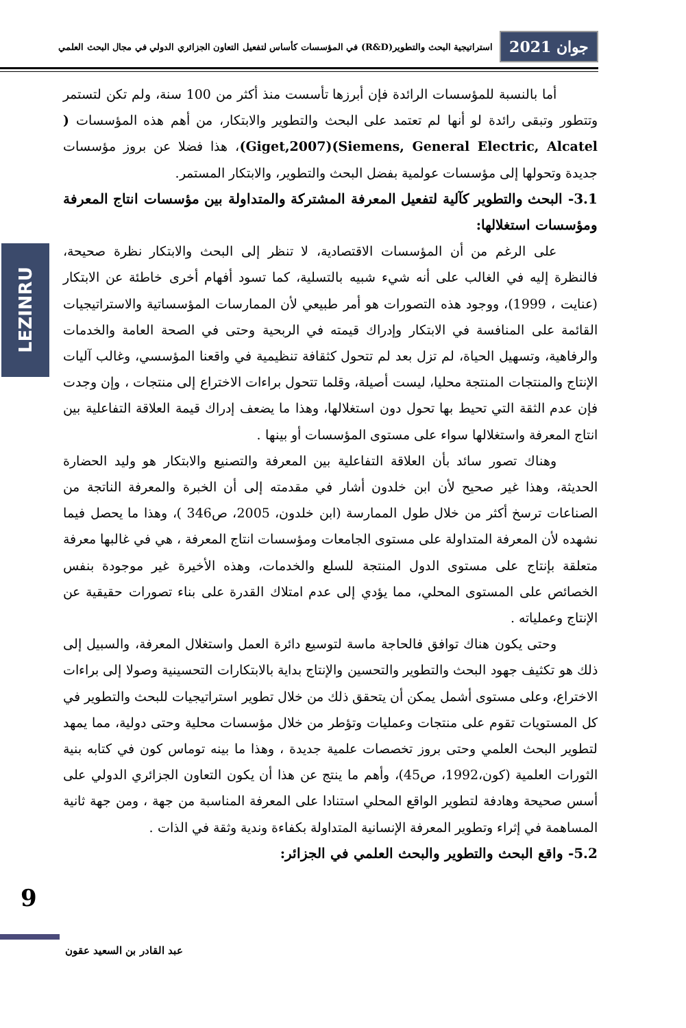جوان 2021 استراتيجية البحث والتطوير(R&D) في المؤسسات كأساس لتفعيل التعاون الجزائري الدولي في مجال البحث العلمي
LEZINRU
أما بالنسبة للمؤسسات الرائدة فإن أبرزها تأسست منذ أكثر من 100 سنة، ولم تكن لتستمر وتتطور وتبقى رائدة لو أنها لم تعتمد على البحث والتطوير والابتكار، من أهم هذه المؤسسات ( Siemens, General Electric, Alcatel)(Giget,2007)، هذا فضلا عن بروز مؤسسات جديدة وتحولها إلى مؤسسات عولمية بفضل البحث والتطوير، والابتكار المستمر.
3.1- البحث والتطوير كآلية لتفعيل المعرفة المشتركة والمتداولة بين مؤسسات انتاج المعرفة ومؤسسات استغلالها:
على الرغم من أن المؤسسات الاقتصادية، لا تنظر إلى البحث والابتكار نظرة صحيحة، فالنظرة إليه في الغالب على أنه شيء شبيه بالتسلية، كما تسود أفهام أخرى خاطئة عن الابتكار (عنايت ، 1999)، ووجود هذه التصورات هو أمر طبيعي لأن الممارسات المؤسساتية والاستراتيجيات القائمة على المنافسة في الابتكار وإدراك قيمته في الربحية وحتى في الصحة العامة والخدمات والرفاهية، وتسهيل الحياة، لم تزل بعد لم تتحول كثقافة تنظيمية في واقعنا المؤسسي، وغالب آليات الإنتاج والمنتجات المنتجة محليا، ليست أصيلة، وقلما تتحول براءات الاختراع إلى منتجات ، وإن وجدت فإن عدم الثقة التي تحيط بها تحول دون استغلالها، وهذا ما يضعف إدراك قيمة العلاقة التفاعلية بين انتاج المعرفة واستغلالها سواء على مستوى المؤسسات أو بينها .
وهناك تصور سائد بأن العلاقة التفاعلية بين المعرفة والتصنيع والابتكار هو وليد الحضارة الحديثة، وهذا غير صحيح لأن ابن خلدون أشار في مقدمته إلى أن الخبرة والمعرفة الناتجة من الصناعات ترسخ أكثر من خلال طول الممارسة (ابن خلدون، 2005، ص346 )، وهذا ما يحصل فيما نشهده لأن المعرفة المتداولة على مستوى الجامعات ومؤسسات انتاج المعرفة ، هي في غالبها معرفة متعلقة بإنتاج على مستوى الدول المنتجة للسلع والخدمات، وهذه الأخيرة غير موجودة بنفس الخصائص على المستوى المحلي، مما يؤدي إلى عدم امتلاك القدرة على بناء تصورات حقيقية عن الإنتاج وعملياته .
وحتى يكون هناك توافق فالحاجة ماسة لتوسيع دائرة العمل واستغلال المعرفة، والسبيل إلى ذلك هو تكثيف جهود البحث والتطوير والتحسين والإنتاج بداية بالابتكارات التحسينية وصولا إلى براءات الاختراع، وعلى مستوى أشمل يمكن أن يتحقق ذلك من خلال تطوير استراتيجيات للبحث والتطوير في كل المستويات تقوم على منتجات وعمليات وتؤطر من خلال مؤسسات محلية وحتى دولية، مما يمهد لتطوير البحث العلمي وحتى بروز تخصصات علمية جديدة ، وهذا ما بينه توماس كون في كتابه بنية الثورات العلمية (كون،1992، ص45)، وأهم ما ينتج عن هذا أن يكون التعاون الجزائري الدولي على أسس صحيحة وهادفة لتطوير الواقع المحلي استنادا على المعرفة المناسبة من جهة ، ومن جهة ثانية المساهمة في إثراء وتطوير المعرفة الإنسانية المتداولة بكفاءة وندية وثقة في الذات .
5.2- واقع البحث والتطوير والبحث العلمي في الجزائر:
9
عبد القادر بن السعيد عقون